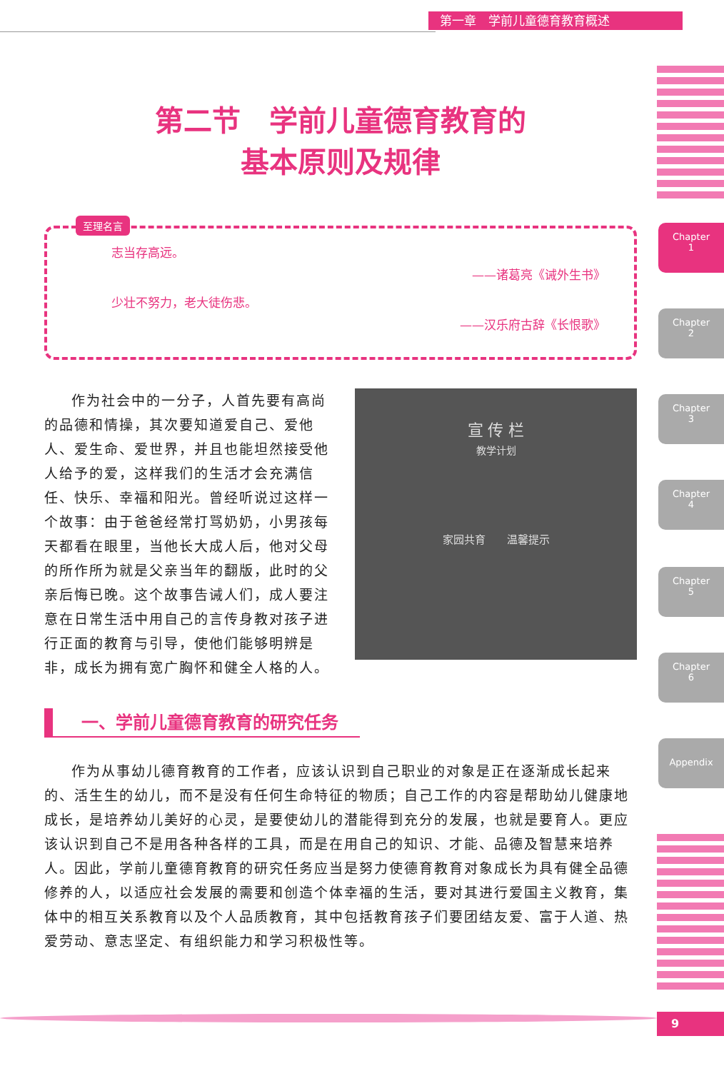第一章　学前儿童德育教育概述
Chapter
1
Chapter
2
Chapter
3
Chapter
4
Chapter
5
Chapter
6
Appendix
第二节　学前儿童德育教育的
基本原则及规律
至理名言
志当存高远。
——诸葛亮《诫外生书》
少壮不努力，老大徒伤悲。
——汉乐府古辞《长恨歌》
宣 传 栏
教学计划
家园共育　　温馨提示
作为社会中的一分子，人首先要有高尚的品德和情操，其次要知道爱自己、爱他人、爱生命、爱世界，并且也能坦然接受他人给予的爱，这样我们的生活才会充满信任、快乐、幸福和阳光。曾经听说过这样一个故事：由于爸爸经常打骂奶奶，小男孩每天都看在眼里，当他长大成人后，他对父母的所作所为就是父亲当年的翻版，此时的父亲后悔已晚。这个故事告诫人们，成人要注意在日常生活中用自己的言传身教对孩子进行正面的教育与引导，使他们能够明辨是非，成长为拥有宽广胸怀和健全人格的人。
一、学前儿童德育教育的研究任务
作为从事幼儿德育教育的工作者，应该认识到自己职业的对象是正在逐渐成长起来的、活生生的幼儿，而不是没有任何生命特征的物质；自己工作的内容是帮助幼儿健康地成长，是培养幼儿美好的心灵，是要使幼儿的潜能得到充分的发展，也就是要育人。更应该认识到自己不是用各种各样的工具，而是在用自己的知识、才能、品德及智慧来培养人。因此，学前儿童德育教育的研究任务应当是努力使德育教育对象成长为具有健全品德修养的人，以适应社会发展的需要和创造个体幸福的生活，要对其进行爱国主义教育，集体中的相互关系教育以及个人品质教育，其中包括教育孩子们要团结友爱、富于人道、热爱劳动、意志坚定、有组织能力和学习积极性等。
9